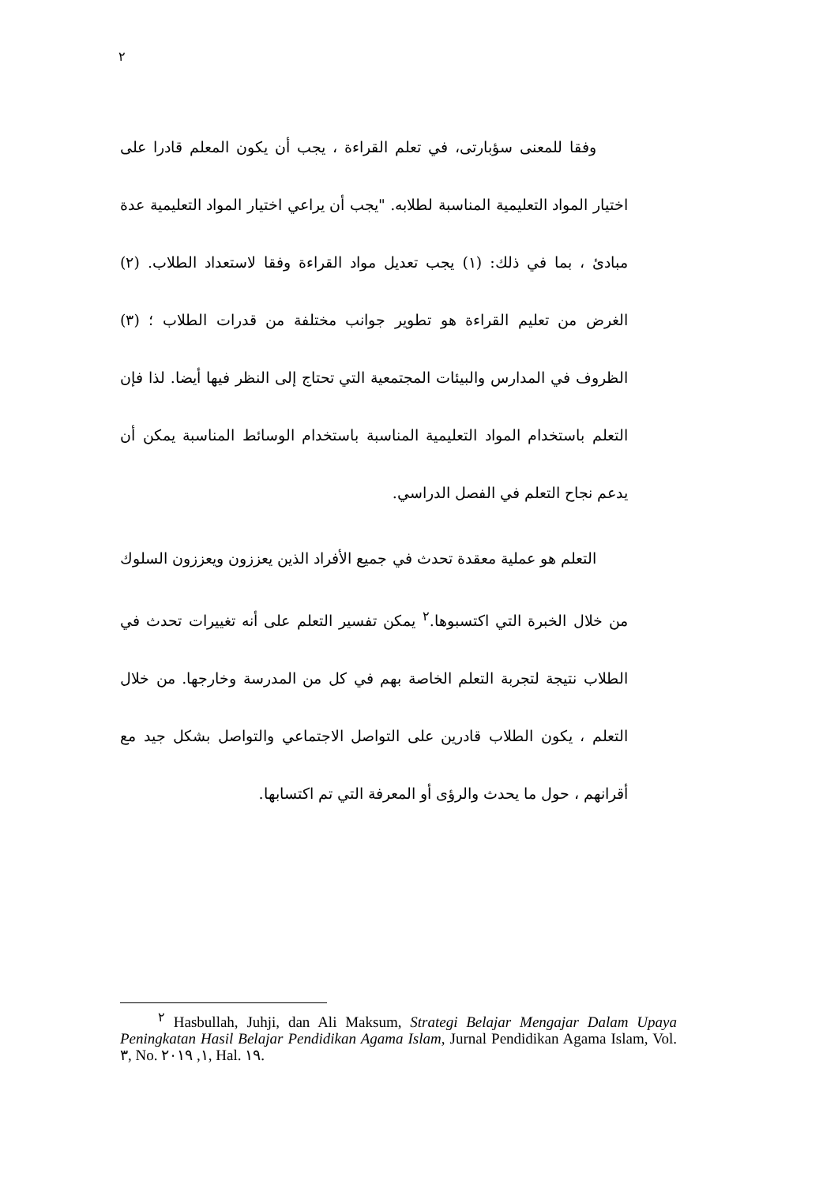٢
وفقا للمعنى سؤبارتى، في تعلم القراءة ، يجب أن يكون المعلم قادرا على اختيار المواد التعليمية المناسبة لطلابه. "يجب أن يراعي اختيار المواد التعليمية عدة مبادئ ، بما في ذلك: (١) يجب تعديل مواد القراءة وفقا لاستعداد الطلاب. (٢) الغرض من تعليم القراءة هو تطوير جوانب مختلفة من قدرات الطلاب ؛ (٣) الظروف في المدارس والبيئات المجتمعية التي تحتاج إلى النظر فيها أيضا. لذا فإن التعلم باستخدام المواد التعليمية المناسبة باستخدام الوسائط المناسبة يمكن أن يدعم نجاح التعلم في الفصل الدراسي.
التعلم هو عملية معقدة تحدث في جميع الأفراد الذين يعززون ويعززون السلوك من خلال الخبرة التي اكتسبوها.<sup>٢</sup> يمكن تفسير التعلم على أنه تغييرات تحدث في الطلاب نتيجة لتجربة التعلم الخاصة بهم في كل من المدرسة وخارجها. من خلال التعلم ، يكون الطلاب قادرين على التواصل الاجتماعي والتواصل بشكل جيد مع أقرانهم ، حول ما يحدث والرؤى أو المعرفة التي تم اكتسابها.
<sup>٢</sup> Hasbullah, Juhji, dan Ali Maksum, Strategi Belajar Mengajar Dalam Upaya Peningkatan Hasil Belajar Pendidikan Agama Islam, Jurnal Pendidikan Agama Islam, Vol. ٣, No. ١, ٢٠١٩, Hal. ١٩.